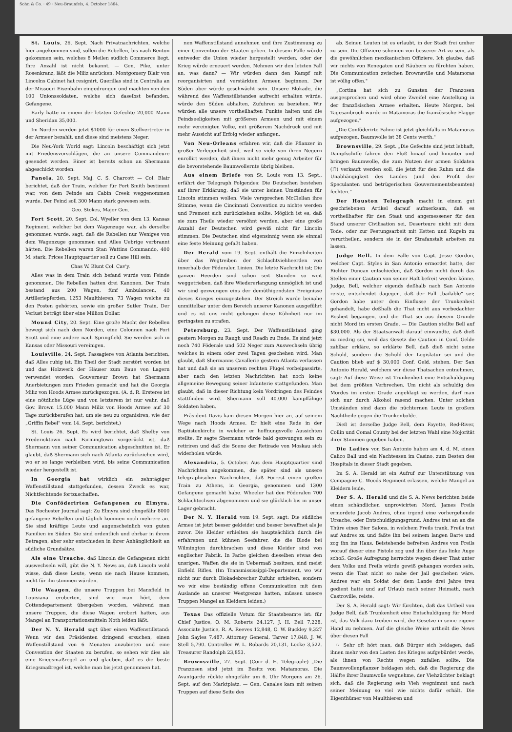Sohn & Co. · 49 · Neu-Braunfels, 4. October 1864.
St. Louis, 26. Sept. Nach Privatnachrichten, welche hier angekommen sind, sollen die Rebellen, bis nach Benton gekommen sein, welches 8 Meilen südlich Commerce liegt. Ihre Anzahl ist nicht bekannt. — Gen. Pike, unter Rosenkranz, läßt die Miliz anrücken. Montgomery Blair von Lincolns Cabinet hat resignirt. Guerillas sind in Centralia an der Missouri Eisenbahn eingedrungen und machten von den 100 Unionssoldaten, welche sich daselbst befanden, Gefangene.
Early hatte in einem der letzten Gefechte 20,000 Mann und Sheridan 35,000.
Im Norden werden jetzt $1000 für einen Stellvertreter in der Armeer bezahlt, und diese sind meistens Neger.
Die Neu-York World sagt: Lincoln beschäftigt sich jetzt mit Friedensvorschlägen, die an unsere Commandeure gesendet werden. Einer ist bereits schon an Shermann abgeschickt worden.
Panola, 20. Sept. Maj. C. S. Charcott — Col. Blair berichtet, daß der Train, welcher für Fort Smith bestimmt war, von dem Feinde am Cabin Creek weggenommen wurde. Der Feind soll 300 Mann stark gewesen sein.
Geo. Stokes, Major Gen.
Fort Scott, 20. Sept. Col. Wyeller von dem 13. Kansas Regiment, welcher bei dem Wagenzuge war, als derselbe genommen wurde, sagt, daß die Rebellen nur Weniges von dem Wagenzuge genommen und Alles Uebrige verbrannt hätten. Die Rebellen waren Stan Wattins Commando, 400 M. stark. Prices Hauptquartier soll zu Cane Hill sein.
Chas W. Blunt Col. Cav'y.
Alles was in dem Train sich befand wurde vom Feinde genommen. Die Rebellen hatten drei Kanonen. Der Train bestand aus 200 Wagen, fünf Ambulancen, 40 Artilleriepferden, 1253 Maulthieren, 73 Wagen welche zu den Posten gehörten, sowie ein großer Sutler Train. Der Verlust beträgt über eine Million Dollar.
Mound City, 20. Sept. Eine große Macht der Rebellen bewegt sich nach dem Norden, eine Colonnen nach Fort Scott und eine andere nach Springfield. Sie werden sich in Kansas oder Missouri vereinigen.
Louisville, 24. Sept. Passagiere von Atlanta berichten, daß Alles ruhig ist. Ein Theil der Stadt zerstört worden ist und das Holzwerk der Häuser zum Baue von Lagern verwendet worden. Gouverneur Brown hat Shermann Anerbietungen zum Frieden gemacht und hat die Georgia Miliz von Hoods Armee zurückgezogen. (A. d. R. Ersteres ist eine nötdliche Lüge und von letzterem ist nur wahr, daß Gov. Brown 15.000 Mann Miliz von Hoods Armee auf 30 Tage zurückberufen hat, um sie neu zu organisiren, wie der „Griffin Rebel" vom 14. Sept. berichtet.)
St. Louis 26. Sept. Es wird berichtet, daß Shelby von Fredericktown nach Farmingtown vorgerückt ist, daß Shermann von seiner Communication abgeschnitten ist. Er glaubt, daß Shermann sich nach Atlanta zurückziehen wird, wo er so lange verbleiben wird, bis seine Communication wieder hergestellt ist.
In Georgia hat wirklich ein zehntägiger Waffenstillstand stattgefunden, dessen Zweck es war, Nichtfechtende fortzuschaffen.
Die Conföderirten Gefangenen zu Elmyra. Das Rochester Journal sagt: Zu Elmyra sind ohngefähr 8000 gefangene Rebellen und täglich kommen noch mehrere an. Sie sind kräftige Leute und augenscheinlich von guten Familien im Süden. Sie sind ordentlich und ehrbar in ihrem Betragen, aber sehr entschieden in ihrer Anhänglichkeit an südliche Grundsätze.
Als eine Ursache, daß Lincoln die Gefangenen nicht auswechseln will, gibt die N. Y. News an, daß Lincoln wohl wisse, daß diese Leute, wenn sie nach Hause kommen, nicht für ihn stimmen würden.
Die Waagen, die unsere Truppen bei Mansfield in Louisiana eroberten, sind wie man hört, dem Cottendepartement übergeben worden, während man unsere Truppen, die diese Wagen erobert hatten, aus Mangel an Transportationsmitteln Noth leiden läßt.
Der N. Y. Herald sagt über einen Waffenstillstand: Wenn wir den Präsidenten dringend ersuchen, einen Waffenstillstand von 6 Monaten anzubieten und eine Convention der Staaten zu berufen, so sehen wir dies als eine Kriegsmaßregel an und glauben, daß es die beste Kriegsmaßregel ist, welche man bis jetzt genommen hat.
nen Waffenstillstand annehmen und ihre Zustimmung zu einer Convention der Staaten geben. In diesem Falle würde entweder die Union wieder hergestellt werden, oder der Krieg würde erneuert werden. Nehmen wir den letzten Fall an, was dann? — Wir würden dann den Kampf mit reorganisirten und verstärkten Armeen beginnen. Der Süden aber würde geschwächt sein. Unsere Blokade, die während des Waffenstillstandes aufrecht erhalten würde, würde den Süden abhalten, Zufuhren zu beziehen. Wir würden alle unsere vortheilhaften Punkte halten und die Feindseeligkeiten mit größeren Armeen und mit einem mehr vereinigten Volke, mit größerem Nachdruck und mit mehr Aussicht auf Erfolg wieder anfangen.
Von Neu-Orleans erfahren wir, daß die Pflanzer in großer Verlegenheit sind, weil so viele von ihren Negern enrollirt werden, daß ihnen nicht mehr genug Arbeiter für die bevorstehende Baumwollernte übrig bleiben.
Aus einem Briefe von St. Louis vom 13. Sept., erfährt der Telegraph Folgendes: Die Deutschen bestehen auf ihrer Erklärung, daß sie unter keinen Umständen für Lincoln stimmen wollen. Viele versprechen McClellan ihre Stimme, wenn die Cincinnati Convention zu nichte werden und Fremont sich zurückziehen sollte. Möglich ist es, daß sie zum Theile wieder versöhnt werden, aber eine große Anzahl der Deutschen wird gewiß nicht für Lincoln stimmen. Die Deutschen sind eigensinnig wenn sie einmal eine feste Meinung gefaßt haben.
Der Herald vom 19. Sept. enthält die Einzelnheiten über das Wegtreiben der Schlachtviehheerden von innerhalb der Föderalen Linien. Die letzte Nachricht ist; Die ganzen Heerden sind schon seit Stunden so weit weggetrieben, daß ihre Wiedererlangung unmöglich ist und wir sind gezwungen eins der demüthigendsten Ereignisse dieses Krieges einzugestehen. Der Streich wurde beinahe unmittelbar unter dem Bereich unserer Kanonen ausgeführt und es ist uns nicht gelungen diese Kühnheit nur im geringsten zu strafen.
Petersburg, 23. Sept. Der Waffenstillstand ging gestern Morgen zu Raugh und Readh zu Ende. Es sind jetzt noch 740 Föderale und 502 Neger zum Auswechseln übrig welches in einem oder zwei Tagen geschehen wird. Man glaubt, daß Shermanns Cavallerie gestern Atlanta verlassen hat und daß sie an unserem rechten Flügel vorbeipassirte, aber nach den letzten Nachrichten hat noch keine allgemeine Bewegung seiner Infanterie stattgefunden. Man glaubt, daß in dieser Richtung kein Vordringen des Feindes stattfinden wird. Shermann soll 40,000 kampffähige Soldaten haben.
Präsident Davis kam diesen Morgen hier an, auf seinem Wege nach Hoods Armee. Er hielt eine Rede in der Baptistenkirche in welcher er hoffnungsvolle Aussichten stellte. Er sagte Shermann würde bald gezwungen sein zu retiriren und daß die Scene der Retirade von Moskau sich widerholen würde.
Alexandria, 5. October. Aus dem Hauptquartier sind Nachrichten angekommen, die später sind als unsere telegraphischen Nachrichten, daß Forrest einen großen Train zu Athens, in Georgia, genommen und 1300 Gefangene gemacht habe. Wheeler hat den Föderalen 700 Schlachtochsen abgenommen und sie glücklich bis in unser Lager gebracht.
Der N. Y. Herald vom 19. Sept. sagt: Die südliche Armee ist jetzt besser gekleidet und besser bewaffnet als je zuvor. Die Kleider erhielten sie hauptsächlich durch die erfahrenen und kühnen Seefahrer, die die Blode bei Wilmington durchbrachen und diese Kleider sind von englischer Fabrik. In Farbe gleichen dieselben etwas den unsrigen. Waffen die sie in Uebermaß besitzen, sind meist Enfield Rifles. (Im Transmississippi-Departement, wo wir nicht nur durch Blokadebrecher Zufuhr erhielten, sondern wo wir eine beständig offene Communication mit dem Auslande an unserer Westgrenze hatten, müssen unsere Truppen Mangel an Kleidern leiden.)
Texas Das offizielle Votum für Staatsbeamte ist: für Chief Justice, O. M. Roberts 24,127, J. H. Bell 7,228. Associate Justice, R. A. Reeves 12,848, O. W. Buckley 9,327 John Sayles 7,487. Attorney General, Tarver 17,848, J. W. Stell 5,790. Controller W. L. Robards 20,131, Locke 3,522. Treasurer Randolph 23,853.
Brownsville, 27. Sept. (Corr d. H. Telegraph:) „Die Franzosen sind jetzt im Besitz von Matamoras. Die Avantgarde rückte ohngefähr um 6. Uhr Morgens am 26. Sept. auf den Marktplatz. — Gen. Canales kam mit seinen Truppen auf diese Seite des
ab. Seinen Leuten ist es erlaubt, in der Stadt frei umher zu sein. Die Offiziere scheinen von besserer Art zu sein, als die gewöhnlichen mexikanischen Offiziere. Ich glaube, daß wir nichts von Renegaten und Räubern zu fürchten haben. Die Communication zwischen Brownsville und Matamoras ist völlig offen."
„Cortina hat sich zu Gunsten der Franzosen ausgesprochen und wird ohne Zweifel eine Anstellung in der französischen Armee erhalten. Heute Morgen, bei Tagesanbruch wurde in Matamoras die französische Flagge aufgezogen."
„Die Conföderirte Fahne ist jetzt gleichfalls in Matamoras aufgezogen. Baumwolle ist 38 Cents werth."
Brownsville, 29. Sept. „Die Gefechte sind jetzt lebhaft, Dampfschiffe fahren den Fluß hinauf und hinunter und bringen Baumwolle, die zum Nutzen der armen Soldaten (!?) verkauft werden soll, die jetzt für den Ruhm und die Unabhängigkeit des Landes (und den Profit der Speculanten und betrügerischen Gouvernementsbeamten) fechten."
Der Houston Telegraph macht in einem gut geschriebenen Artikel darauf aufmerksam, daß es vortheilhafter für den Staat und angemessener für den Stand unserer Civilisation sei, Deserteure nicht mit dem Tode, oder zur Festungsarbeit mit Ketten und Kugeln zu verurtheilen, sondern sie in der Strafanstalt arbeiten zu lassen.
Judge Bell. In dem Falle von Capt. Jesse Gordon, welcher Capt. Styles in San Antonio ermordet hatte, der Richter Duncan entschieden, daß Gordon nicht durch das Stellen einer Caution von seiner Haft befreit werden könne. Judge, Bell, welcher eigends deßhalb nach San Antonio reiste, entscheidet dagegen, daß der Fall „bailable" sei; Gordon habe unter dem Einflusse der Trunkenheit gehandelt, habe deßhalb die That nicht aus vorbedachter Bosheit begangen, und die That sei aus diesem Grunde nicht Mord im ersten Grade. — Die Caution stellte Bell auf $30,000. Als der Staatsanwalt darauf einwandte, daß dieß zu niedrig sei, weil das Gesetz die Caution in Conf. Gelde zahlbar erkläre, so erklärte Bell, daß dieß nicht seine Schuld, sondern die Schuld der Legislatur sei und die Caution blieb auf $ 30,000 Conf. Geld. stehen. Der San Antonio Herald, welchem wir diese Thatsachen entnehmen, sagt: Auf diese Weise ist Trunkenheit eine Entschuldigung bei dem größten Verbrechen. Um nicht als schuldig des Mordes im ersten Grade angeklagt zu werden, darf man sich nur durch Alkohol rasend machen. Unter solchen Umständen sind dann die nüchternen Leute in großem Nachtheile gegen die Trunkenbolde.
Dieß ist derselbe Judge Bell, dem Fayette, Red-River, Collin und Comal County bei der letzten Wahl eine Mojorität ihrer Stimmen gegeben haben.
Die Ladies von San Antonio haben am 4. d. M. einen Calico Ball und ein Nachtessen im Casino, zum Besten des Hospitals in dieser Stadt gegeben.
Im S. A. Herald ist ein Aufruf zur Unterstützung von Compagnie C. Woods Regiment erlassen, welche Mangel an Kleidern leide.
Der S. A. Herald und die S. A. News berichten beide einen schändlichen unprovicirten Mord. James Freils ermordete Jacob Andres, ohne irgend eine vorhergehende Ursache, oder Entschuldigungsgrund. Andres trat an an die Thüre eines Bier Salons, in welchem Freils trank. Freils trat auf Andres zu und faßte ihn bei seinem langen Barte und zog ihn ins Haus. Beistehende befreiten Andres von Freils worauf dieser eine Pistole zog und ihn über das linke Auge schoß. Große Aufregung herrschte wegen dieser That unter dem Volke und Freils würde gewiß gehangen worden sein, wenn die That nicht so nahe der Jail geschehen wäre. Andres war ein Soldat der dem Lande drei Jahre treu gedient hatte und auf Urlaub nach seiner Heimath, nach Castroville, reiste.
Der S. A. Herald sagt: Wir fürchten, daß das Urtheil von Judge Bell, daß Trunkenheit eine Entschuldigung für Mord ist, das Volk dazu treiben wird, die Gesetze in seine eigene Hand zu nehmen. Auf die gleiche Weise urtheilt die News über diesen Fall
☞ Sehr oft hört man, daß Bürger sich beklagen, daß ihnen mehr von den Lasten des Krieges aufgebürdet werde, als ihnen von Rechts wegen zufallen sollte. Die Baumwollenpflanzer beklagen sich, daß die Regierung die Hälfte ihrer Baumwolle wegnehme, der Viehzüchter beklagt sich, daß die Regierung sein Vieh wegnimmt und nach seiner Meinung so viel wie nichts dafür erhält. Die Eigenthümer von Maulthieren und